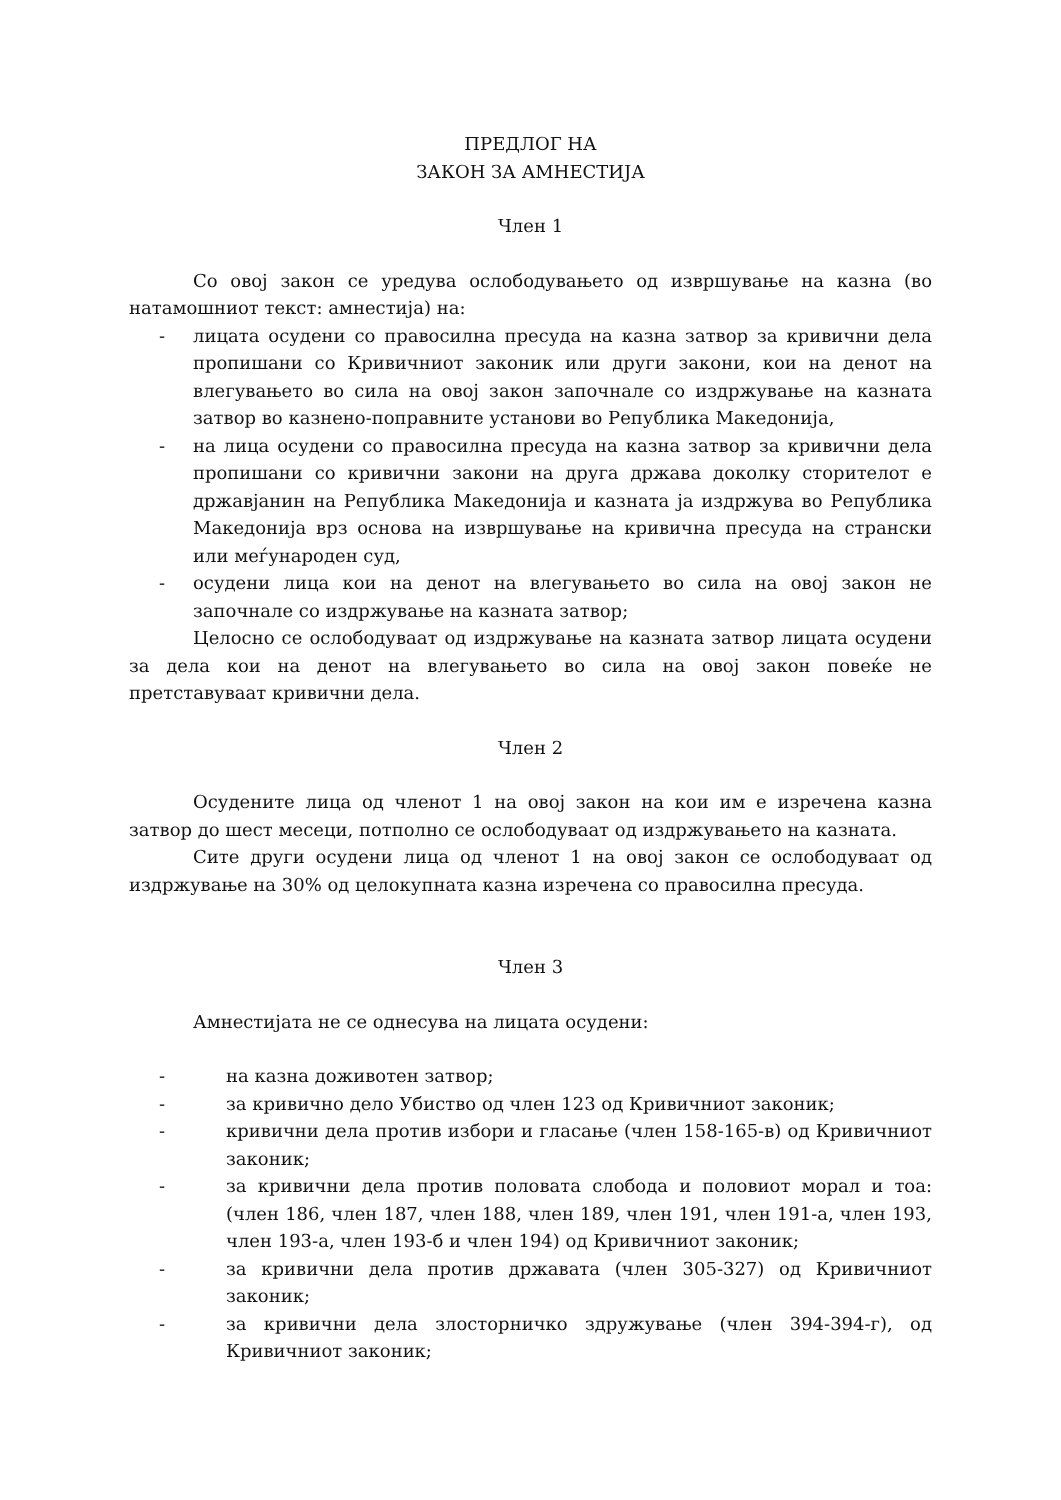ПРЕДЛОГ НА
ЗАКОН ЗА АМНЕСТИЈА
Член 1
Со овој закон се уредува ослободувањето од извршување на казна (во натамошниот текст: амнестија) на:
- лицата осудени со правосилна пресуда на казна затвор за кривични дела пропишани со Кривичниот законик или други закони, кои на денот на влегувањето во сила на овој закон започнале со издржување на казната затвор во казнено-поправните установи во Република Македонија,
- на лица осудени со правосилна пресуда на казна затвор за кривични дела пропишани со кривични закони на друга држава доколку сторителот е државјанин на Република Македонија и казната ја издржува во Република Македонија врз основа на извршување на кривична пресуда на странски или меѓународен суд,
- осудени лица кои на денот на влегувањето во сила на овој закон не започнале со издржување на казната затвор;
Целосно се ослободуваат од издржување на казната затвор лицата осудени за дела кои на денот на влегувањето во сила на овој закон повеќе не претставуваат кривични дела.
Член 2
Осудените лица од членот 1 на овој закон на кои им е изречена казна затвор до шест месеци, потполно се ослободуваат од издржувањето на казната.
Сите други осудени лица од членот 1 на овој закон се ослободуваат од издржување на 30% од целокупната казна изречена со правосилна пресуда.
Член 3
Амнестијата не се однесува на лицата осудени:
- на казна доживотен затвор;
- за кривично дело Убиство од член 123 од Кривичниот законик;
- кривични дела против избори и гласање (член 158-165-в) од Кривичниот законик;
- за кривични дела против половата слобода и половиот морал и тоа: (член 186, член 187, член 188, член 189, член 191, член 191-а, член 193, член 193-а, член 193-б и член 194) од Кривичниот законик;
- за кривични дела против државата (член 305-327) од Кривичниот законик;
- за кривични дела злосторничко здружување (член 394-394-г), од Кривичниот законик;